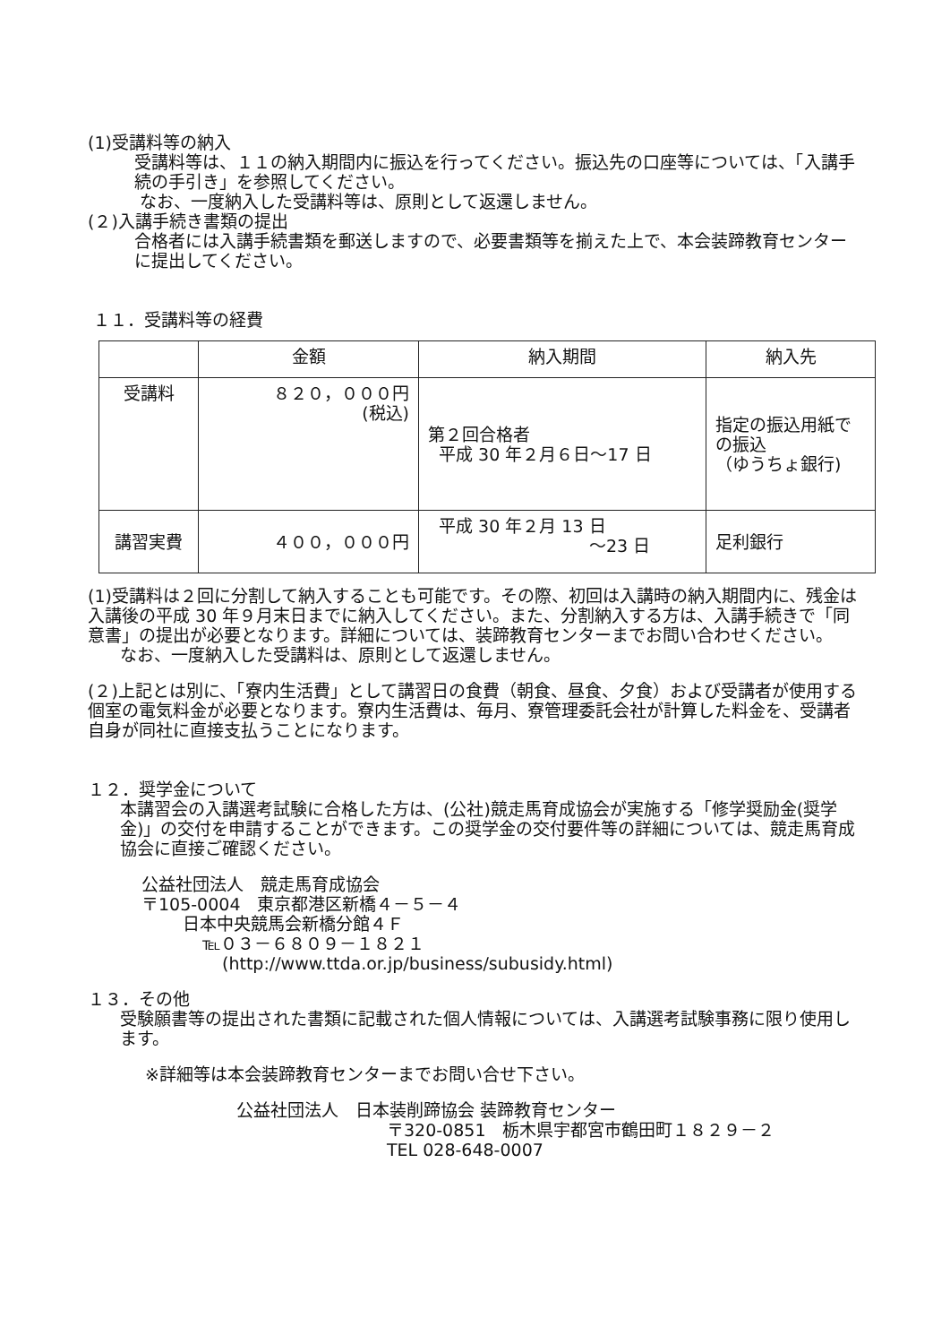(1)受講料等の納入
受講料等は、１１の納入期間内に振込を行ってください。振込先の口座等については、「入講手続の手引き」を参照してください。
なお、一度納入した受講料等は、原則として返還しません。
(２)入講手続き書類の提出
合格者には入講手続書類を郵送しますので、必要書類等を揃えた上で、本会装蹄教育センターに提出してください。
１１．受講料等の経費
| | 金額 | 納入期間 | 納入先 |
| --- | --- | --- | --- |
| 受講料 | ８２０，０００円 (税込) | 第２回合格者 平成 30 年２月６日～17 日 | 指定の振込用紙での振込 （ゆうちょ銀行) |
| 講習実費 | ４００，０００円 | 平成 30 年２月 13 日 ～23 日 | 足利銀行 |
(1)受講料は２回に分割して納入することも可能です。その際、初回は入講時の納入期間内に、残金は入講後の平成 30 年９月末日までに納入してください。また、分割納入する方は、入講手続きで「同意書」の提出が必要となります。詳細については、装蹄教育センターまでお問い合わせください。
なお、一度納入した受講料は、原則として返還しません。
(２)上記とは別に、「寮内生活費」として講習日の食費（朝食、昼食、夕食）および受講者が使用する個室の電気料金が必要となります。寮内生活費は、毎月、寮管理委託会社が計算した料金を、受講者自身が同社に直接支払うことになります。
１２．奨学金について
本講習会の入講選考試験に合格した方は、(公社)競走馬育成協会が実施する「修学奨励金(奨学金)」の交付を申請することができます。この奨学金の交付要件等の詳細については、競走馬育成協会に直接ご確認ください。
公益社団法人　競走馬育成協会
〒105-0004　東京都港区新橋４－５－４
日本中央競馬会新橋分館４Ｆ
℡０３－６８０９－１８２１
(http://www.ttda.or.jp/business/subusidy.html)
１３．その他
受験願書等の提出された書類に記載された個人情報については、入講選考試験事務に限り使用します。
※詳細等は本会装蹄教育センターまでお問い合せ下さい。
公益社団法人　日本装削蹄協会 装蹄教育センター
〒320-0851　栃木県宇都宮市鶴田町１８２９－２
TEL 028-648-0007